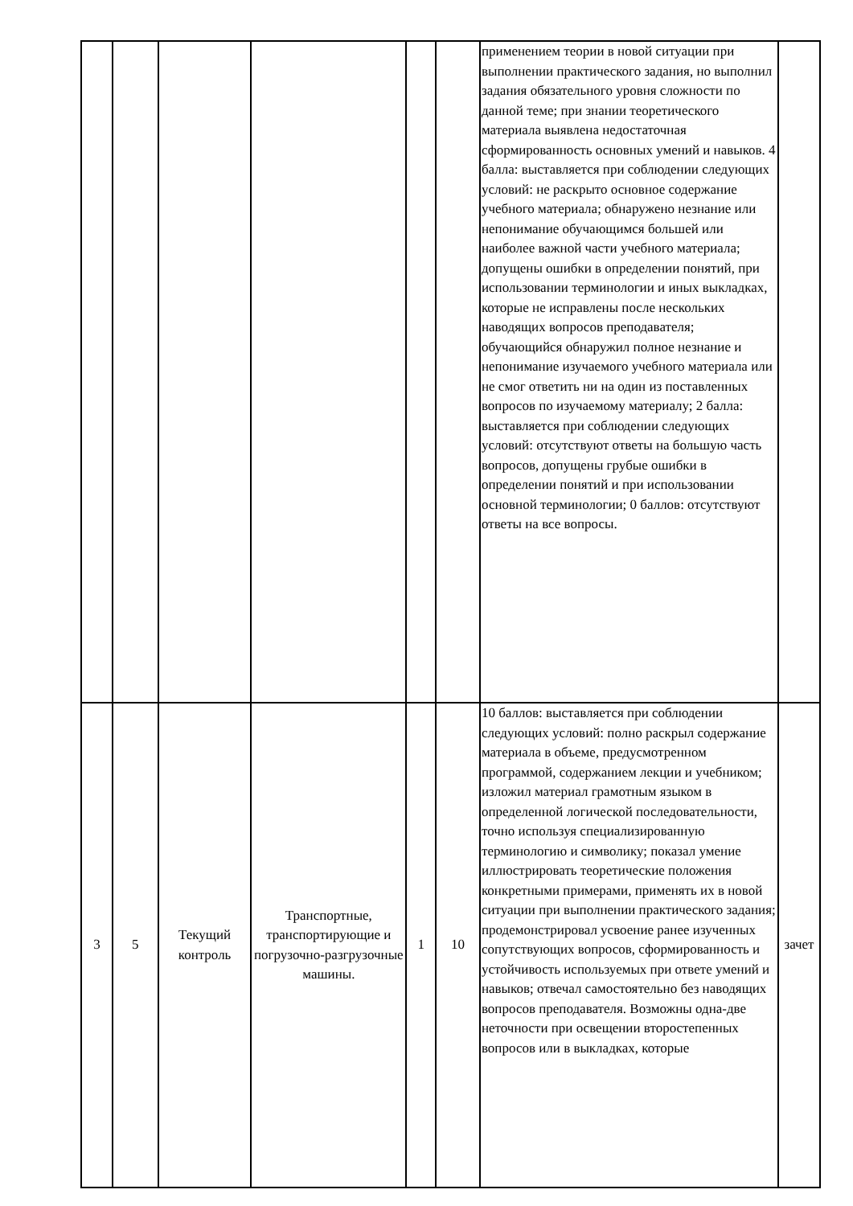| | | | | | | применением теории в новой ситуации при выполнении практического задания, но выполнил задания обязательного уровня сложности по данной теме; при знании теоретического материала выявлена недостаточная сформированность основных умений и навыков. 4 балла: выставляется при соблюдении следующих условий: не раскрыто основное содержание учебного материала; обнаружено незнание или непонимание обучающимся большей или наиболее важной части учебного материала; допущены ошибки в определении понятий, при использовании терминологии и иных выкладках, которые не исправлены после нескольких наводящих вопросов преподавателя; обучающийся обнаружил полное незнание и непонимание изучаемого учебного материала или не смог ответить ни на один из поставленных вопросов по изучаемому материалу; 2 балла: выставляется при соблюдении следующих условий: отсутствуют ответы на большую часть вопросов, допущены грубые ошибки в определении понятий и при использовании основной терминологии; 0 баллов: отсутствуют ответы на все вопросы. | |
| 3 | 5 | Текущий контроль | Транспортные, транспортирующие и погрузочно-разгрузочные машины. | 1 | 10 | 10 баллов: выставляется при соблюдении следующих условий: полно раскрыл содержание материала в объеме, предусмотренном программой, содержанием лекции и учебником; изложил материал грамотным языком в определенной логической последовательности, точно используя специализированную терминологию и символику; показал умение иллюстрировать теоретические положения конкретными примерами, применять их в новой ситуации при выполнении практического задания; продемонстрировал усвоение ранее изученных сопутствующих вопросов, сформированность и устойчивость используемых при ответе умений и навыков; отвечал самостоятельно без наводящих вопросов преподавателя. Возможны одна-две неточности при освещении второстепенных вопросов или в выкладках, которые | зачет |